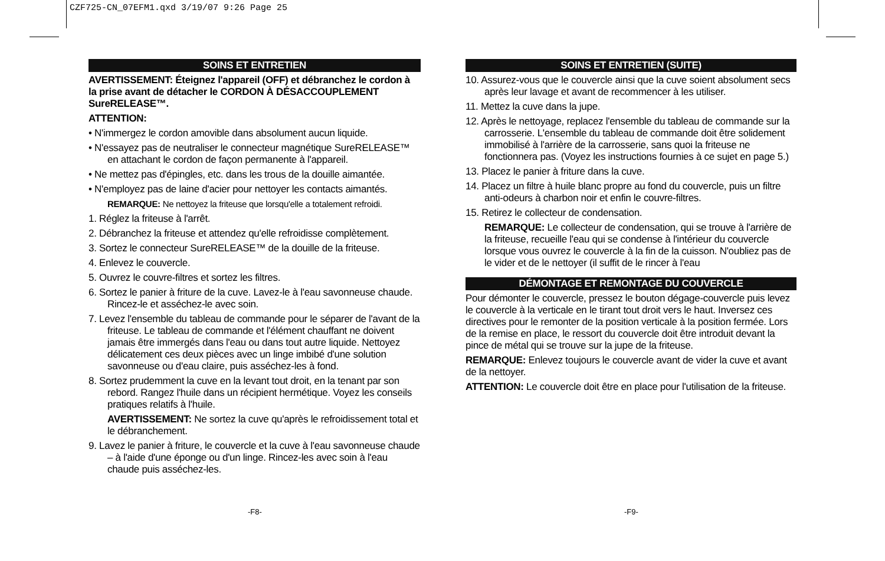CZF725-CN_07EFM1.qxd 3/19/07 9:26 Page 25
SOINS ET ENTRETIEN
AVERTISSEMENT: Éteignez l'appareil (OFF) et débranchez le cordon à la prise avant de détacher le CORDON À DÉSACCOUPLEMENT SureRELEASE™.
ATTENTION:
• N'immergez le cordon amovible dans absolument aucun liquide.
• N'essayez pas de neutraliser le connecteur magnétique SureRELEASE™ en attachant le cordon de façon permanente à l'appareil.
• Ne mettez pas d'épingles, etc. dans les trous de la douille aimantée.
• N'employez pas de laine d'acier pour nettoyer les contacts aimantés.
REMARQUE: Ne nettoyez la friteuse que lorsqu'elle a totalement refroidi.
1. Réglez la friteuse à l'arrêt.
2. Débranchez la friteuse et attendez qu'elle refroidisse complètement.
3. Sortez le connecteur SureRELEASE™ de la douille de la friteuse.
4. Enlevez le couvercle.
5. Ouvrez le couvre-filtres et sortez les filtres.
6. Sortez le panier à friture de la cuve. Lavez-le à l'eau savonneuse chaude. Rincez-le et asséchez-le avec soin.
7. Levez l'ensemble du tableau de commande pour le séparer de l'avant de la friteuse. Le tableau de commande et l'élément chauffant ne doivent jamais être immergés dans l'eau ou dans tout autre liquide. Nettoyez délicatement ces deux pièces avec un linge imbibé d'une solution savonneuse ou d'eau claire, puis asséchez-les à fond.
8. Sortez prudemment la cuve en la levant tout droit, en la tenant par son rebord. Rangez l'huile dans un récipient hermétique. Voyez les conseils pratiques relatifs à l'huile.
AVERTISSEMENT: Ne sortez la cuve qu'après le refroidissement total et le débranchement.
9. Lavez le panier à friture, le couvercle et la cuve à l'eau savonneuse chaude – à l'aide d'une éponge ou d'un linge. Rincez-les avec soin à l'eau chaude puis asséchez-les.
SOINS ET ENTRETIEN (SUITE)
10. Assurez-vous que le couvercle ainsi que la cuve soient absolument secs après leur lavage et avant de recommencer à les utiliser.
11. Mettez la cuve dans la jupe.
12. Après le nettoyage, replacez l'ensemble du tableau de commande sur la carrosserie. L'ensemble du tableau de commande doit être solidement immobilisé à l'arrière de la carrosserie, sans quoi la friteuse ne fonctionnera pas. (Voyez les instructions fournies à ce sujet en page 5.)
13. Placez le panier à friture dans la cuve.
14. Placez un filtre à huile blanc propre au fond du couvercle, puis un filtre anti-odeurs à charbon noir et enfin le couvre-filtres.
15. Retirez le collecteur de condensation.
REMARQUE: Le collecteur de condensation, qui se trouve à l'arrière de la friteuse, recueille l'eau qui se condense à l'intérieur du couvercle lorsque vous ouvrez le couvercle à la fin de la cuisson. N'oubliez pas de le vider et de le nettoyer (il suffit de le rincer à l'eau
DÉMONTAGE ET REMONTAGE DU COUVERCLE
Pour démonter le couvercle, pressez le bouton dégage-couvercle puis levez le couvercle à la verticale en le tirant tout droit vers le haut. Inversez ces directives pour le remonter de la position verticale à la position fermée. Lors de la remise en place, le ressort du couvercle doit être introduit devant la pince de métal qui se trouve sur la jupe de la friteuse.
REMARQUE: Enlevez toujours le couvercle avant de vider la cuve et avant de la nettoyer.
ATTENTION: Le couvercle doit être en place pour l'utilisation de la friteuse.
-F8- -F9-